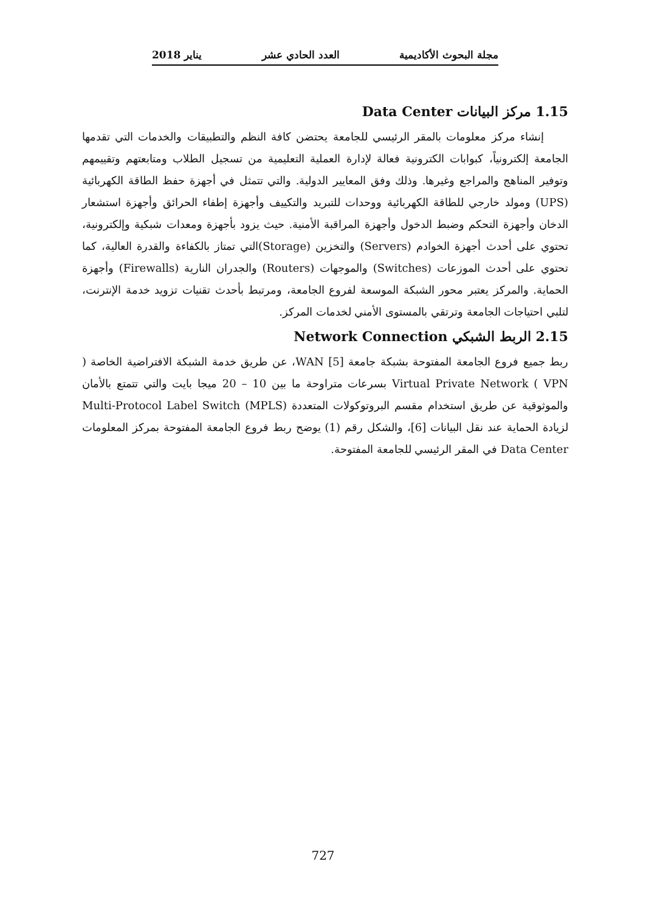مجلة البحوث الأكاديمية العدد الحادي عشر يناير 2018
1.15 مركز البيانات Data Center
إنشاء مركز معلومات بالمقر الرئيسي للجامعة يحتضن كافة النظم والتطبيقات والخدمات التي تقدمها الجامعة إلكترونياً، كبوابات الكترونية فعالة لإدارة العملية التعليمية من تسجيل الطلاب ومتابعتهم وتقييمهم وتوفير المناهج والمراجع وغيرها. وذلك وفق المعايير الدولية. والتي تتمثل في أجهزة حفظ الطاقة الكهربائية (UPS) ومولد خارجي للطاقة الكهربائية ووحدات للتبريد والتكييف وأجهزة إطفاء الحرائق وأجهزة استشعار الدخان وأجهزة التحكم وضبط الدخول وأجهزة المراقبة الأمنية. حيث يزود بأجهزة ومعدات شبكية وإلكترونية، تحتوي على أحدث أجهزة الخوادم (Servers) والتخزين (Storage)التي تمتاز بالكفاءة والقدرة العالية، كما تحتوي على أحدث الموزعات (Switches) والموجهات (Routers) والجدران النارية (Firewalls) وأجهزة الحماية. والمركز يعتبر محور الشبكة الموسعة لفروع الجامعة، ومرتبط بأحدث تقنيات تزويد خدمة الإنترنت، لتلبي احتياجات الجامعة وترتقي بالمستوى الأمني لخدمات المركز.
2.15 الربط الشبكي Network Connection
ربط جميع فروع الجامعة المفتوحة بشبكة جامعة WAN [5]، عن طريق خدمة الشبكة الافتراضية الخاصة ( Virtual Private Network ( VPN بسرعات متراوحة ما بين 10 – 20 ميجا بايت والتي تتمتع بالأمان والموثوقية عن طريق استخدام مقسم البروتوكولات المتعددة Multi-Protocol Label Switch (MPLS) لزيادة الحماية عند نقل البيانات [6]، والشكل رقم (1) يوضح ربط فروع الجامعة المفتوحة بمركز المعلومات Data Center في المقر الرئيسي للجامعة المفتوحة.
727